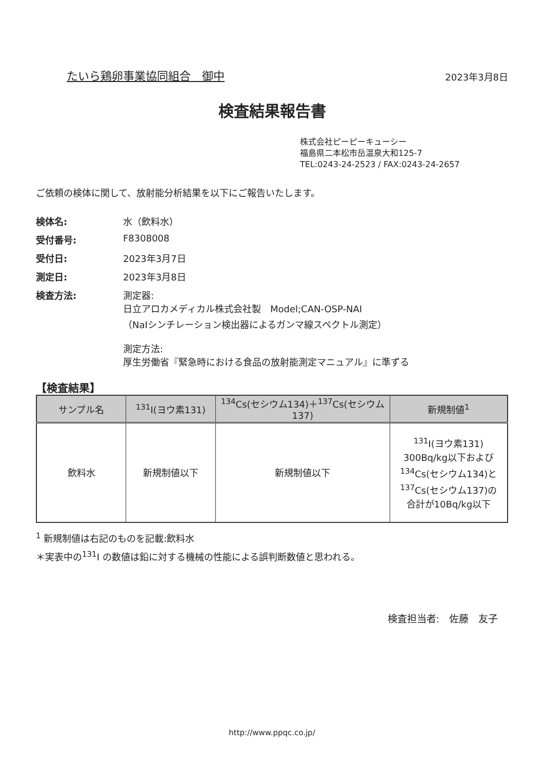たいら鶏卵事業協同組合　御中 2023年3月8日
検査結果報告書
株式会社ピーピーキューシー
福島県二本松市岳温泉大和125-7
TEL:0243-24-2523 / FAX:0243-24-2657
ご依頼の検体に関して、放射能分析結果を以下にご報告いたします。
検体名:
水（飲料水）
受付番号:
F8308008
受付日:
2023年3月7日
測定日:
2023年3月8日
検査方法:
測定器:
日立アロカメディカル株式会社製　Model;CAN-OSP-NAI
（NaIシンチレーション検出器によるガンマ線スペクトル測定）
測定方法:
厚生労働省『緊急時における食品の放射能測定マニュアル』に準ずる
【検査結果】
| サンプル名 | <sup>131</sup>I(ヨウ素131) | <sup>134</sup>Cs(セシウム134)＋<sup>137</sup>Cs(セシウム137) | 新規制値<sup>1</sup> |
| --- | --- | --- | --- |
| 飲料水 | 新規制値以下 | 新規制値以下 | <sup>131</sup>I(ヨウ素131) 300Bq/kg以下および <sup>134</sup>Cs(セシウム134)と <sup>137</sup>Cs(セシウム137)の 合計が10Bq/kg以下 |
<sup>1</sup> 新規制値は右記のものを記載:飲料水
＊実表中の<sup>131</sup>I の数値は鉛に対する機械の性能による誤判断数値と思われる。
検査担当者:　佐藤　友子
http://www.ppqc.co.jp/